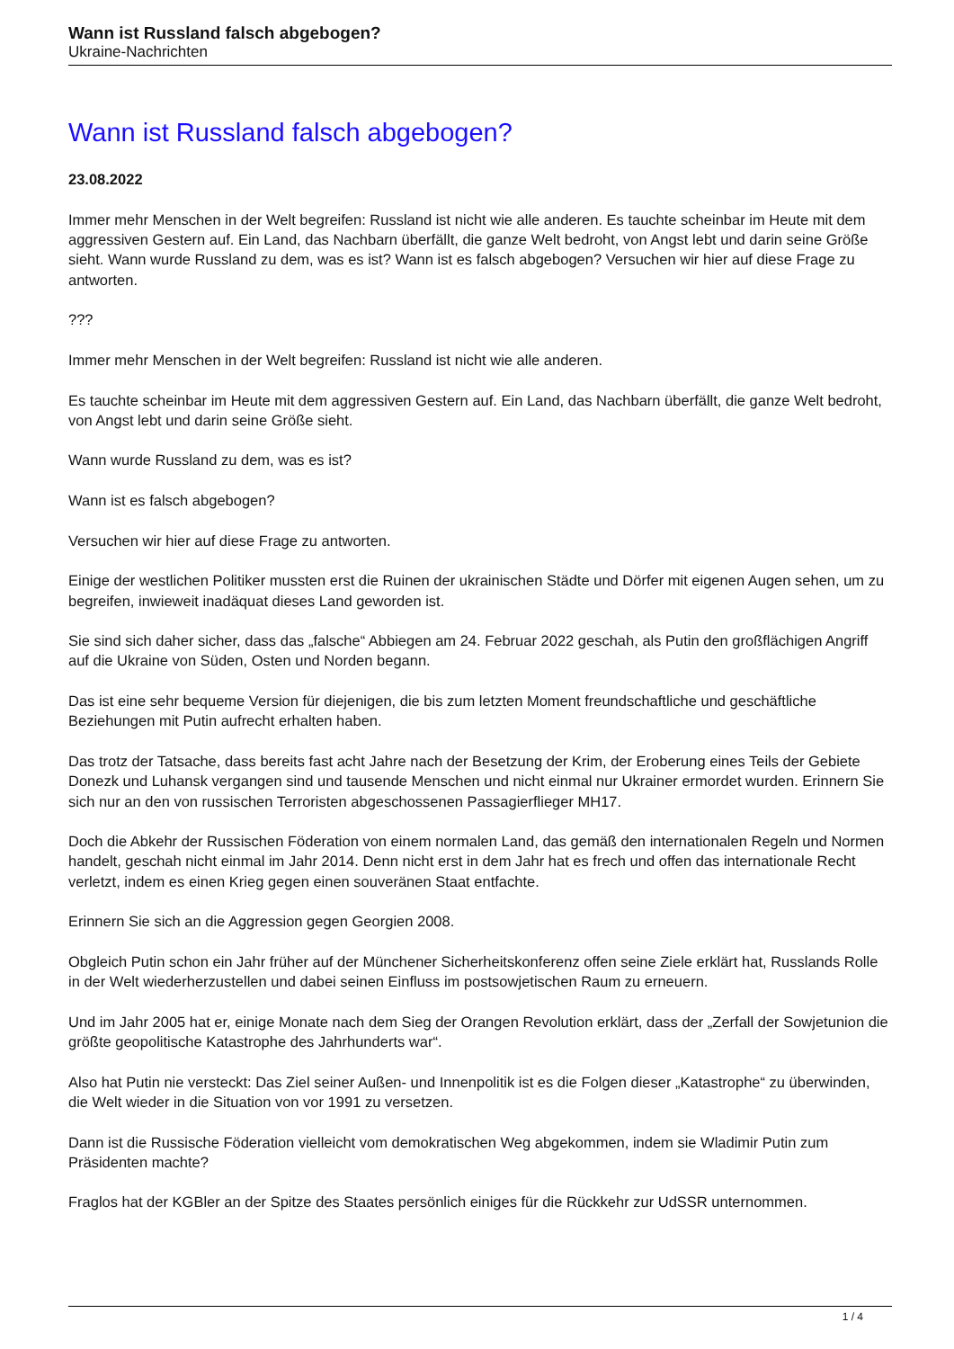Wann ist Russland falsch abgebogen?
Ukraine-Nachrichten
Wann ist Russland falsch abgebogen?
23.08.2022
Immer mehr Menschen in der Welt begreifen: Russland ist nicht wie alle anderen. Es tauchte scheinbar im Heute mit dem aggressiven Gestern auf. Ein Land, das Nachbarn überfällt, die ganze Welt bedroht, von Angst lebt und darin seine Größe sieht. Wann wurde Russland zu dem, was es ist? Wann ist es falsch abgebogen? Versuchen wir hier auf diese Frage zu antworten.
???
Immer mehr Menschen in der Welt begreifen: Russland ist nicht wie alle anderen.
Es tauchte scheinbar im Heute mit dem aggressiven Gestern auf. Ein Land, das Nachbarn überfällt, die ganze Welt bedroht, von Angst lebt und darin seine Größe sieht.
Wann wurde Russland zu dem, was es ist?
Wann ist es falsch abgebogen?
Versuchen wir hier auf diese Frage zu antworten.
Einige der westlichen Politiker mussten erst die Ruinen der ukrainischen Städte und Dörfer mit eigenen Augen sehen, um zu begreifen, inwieweit inadäquat dieses Land geworden ist.
Sie sind sich daher sicher, dass das „falsche“ Abbiegen am 24. Februar 2022 geschah, als Putin den großflächigen Angriff auf die Ukraine von Süden, Osten und Norden begann.
Das ist eine sehr bequeme Version für diejenigen, die bis zum letzten Moment freundschaftliche und geschäftliche Beziehungen mit Putin aufrecht erhalten haben.
Das trotz der Tatsache, dass bereits fast acht Jahre nach der Besetzung der Krim, der Eroberung eines Teils der Gebiete Donezk und Luhansk vergangen sind und tausende Menschen und nicht einmal nur Ukrainer ermordet wurden. Erinnern Sie sich nur an den von russischen Terroristen abgeschossenen Passagierflieger MH17.
Doch die Abkehr der Russischen Föderation von einem normalen Land, das gemäß den internationalen Regeln und Normen handelt, geschah nicht einmal im Jahr 2014. Denn nicht erst in dem Jahr hat es frech und offen das internationale Recht verletzt, indem es einen Krieg gegen einen souveränen Staat entfachte.
Erinnern Sie sich an die Aggression gegen Georgien 2008.
Obgleich Putin schon ein Jahr früher auf der Münchener Sicherheitskonferenz offen seine Ziele erklärt hat, Russlands Rolle in der Welt wiederherzustellen und dabei seinen Einfluss im postsowjetischen Raum zu erneuern.
Und im Jahr 2005 hat er, einige Monate nach dem Sieg der Orangen Revolution erklärt, dass der „Zerfall der Sowjetunion die größte geopolitische Katastrophe des Jahrhunderts war“.
Also hat Putin nie versteckt: Das Ziel seiner Außen- und Innenpolitik ist es die Folgen dieser „Katastrophe“ zu überwinden, die Welt wieder in die Situation von vor 1991 zu versetzen.
Dann ist die Russische Föderation vielleicht vom demokratischen Weg abgekommen, indem sie Wladimir Putin zum Präsidenten machte?
Fraglos hat der KGBler an der Spitze des Staates persönlich einiges für die Rückkehr zur UdSSR unternommen.
1 / 4